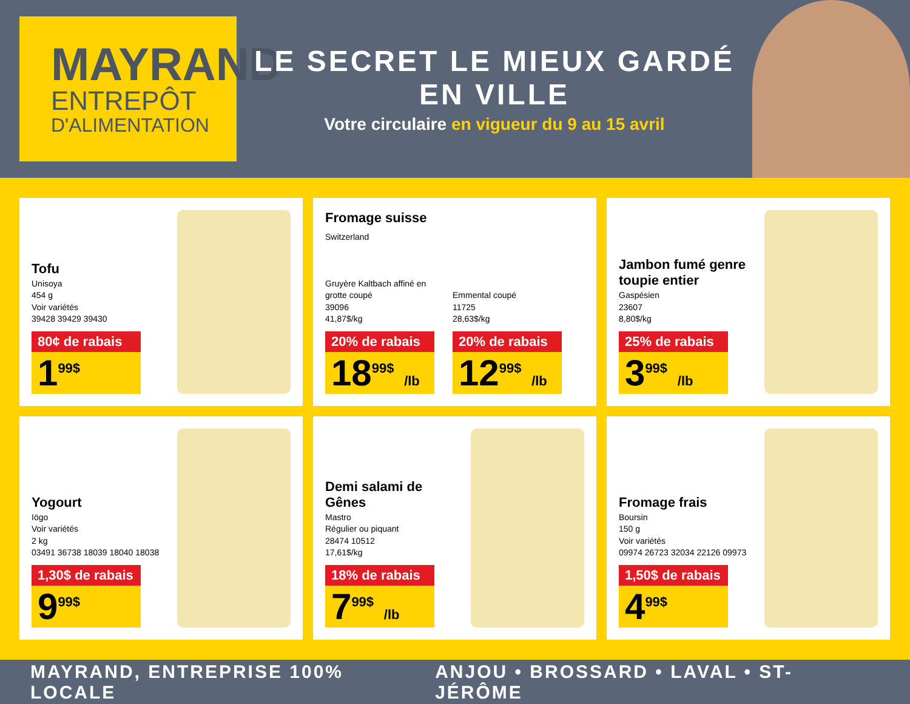MAYRAND
ENTREPÔT
D'ALIMENTATION
LE SECRET LE MIEUX GARDÉ EN VILLE
Votre circulaire en vigueur du 9 au 15 avril
Tofu
Unisoya
454 g
Voir variétés
39428 39429 39430
80¢ de rabais
1<sup>99$</sup>
Fromage suisse
Switzerland
Gruyère Kaltbach affiné en grotte coupé
39096
41,87$/kg
20% de rabais
18<sup>99$</sup> /lb
Emmental coupé
11725
28,63$/kg
20% de rabais
12<sup>99$</sup> /lb
Jambon fumé genre toupie entier
Gaspésien
23607
8,80$/kg
25% de rabais
3<sup>99$</sup> /lb
Yogourt
Iögo
Voir variétés
2 kg
03491 36738 18039 18040 18038
1,30$ de rabais
9<sup>99$</sup>
Demi salami de Gênes
Mastro
Régulier ou piquant
28474 10512
17,61$/kg
18% de rabais
7<sup>99$</sup> /lb
Fromage frais
Boursin
150 g
Voir variétés
09974 26723 32034 22126 09973
1,50$ de rabais
4<sup>99$</sup>
MAYRAND, ENTREPRISE 100% LOCALE ANJOU • BROSSARD • LAVAL • ST-JÉRÔME